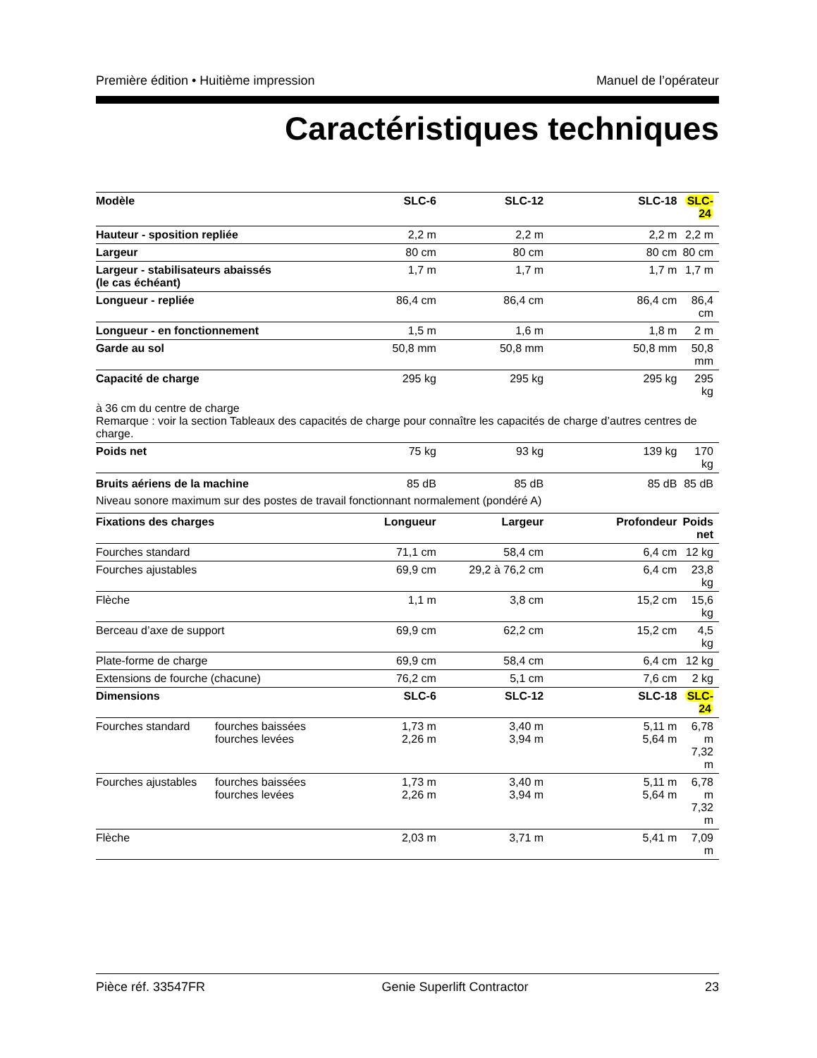Première édition • Huitième impression Manuel de l’opérateur
Caractéristiques techniques
| Modèle | | SLC-6 | SLC-12 | SLC-18 | SLC-24 |
| --- | --- | --- | --- | --- | --- |
| Hauteur - sposition repliée | | 2,2 m | 2,2 m | 2,2 m | 2,2 m |
| Largeur | | 80 cm | 80 cm | 80 cm | 80 cm |
| Largeur - stabilisateurs abaissés (le cas échéant) | | 1,7 m | 1,7 m | 1,7 m | 1,7 m |
| Longueur - repliée | | 86,4 cm | 86,4 cm | 86,4 cm | 86,4 cm |
| Longueur - en fonctionnement | | 1,5 m | 1,6 m | 1,8 m | 2 m |
| Garde au sol | | 50,8 mm | 50,8 mm | 50,8 mm | 50,8 mm |
| Capacité de charge | | 295 kg | 295 kg | 295 kg | 295 kg |
| à 36 cm du centre de charge Remarque : voir la section Tableaux des capacités de charge pour connaître les capacités de charge d’autres centres de charge. | | | | | |
| Poids net | | 75 kg | 93 kg | 139 kg | 170 kg |
| Bruits aériens de la machine | | 85 dB | 85 dB | 85 dB | 85 dB |
| Niveau sonore maximum sur des postes de travail fonctionnant normalement (pondéré A) | | | | | |
| Fixations des charges | | Longueur | Largeur | Profondeur | Poids net |
| Fourches standard | | 71,1 cm | 58,4 cm | 6,4 cm | 12 kg |
| Fourches ajustables | | 69,9 cm | 29,2 à 76,2 cm | 6,4 cm | 23,8 kg |
| Flèche | | 1,1 m | 3,8 cm | 15,2 cm | 15,6 kg |
| Berceau d’axe de support | | 69,9 cm | 62,2 cm | 15,2 cm | 4,5 kg |
| Plate-forme de charge | | 69,9 cm | 58,4 cm | 6,4 cm | 12 kg |
| Extensions de fourche (chacune) | | 76,2 cm | 5,1 cm | 7,6 cm | 2 kg |
| Dimensions | | SLC-6 | SLC-12 | SLC-18 | SLC-24 |
| Fourches standard | fourches baissées fourches levées | 1,73 m 2,26 m | 3,40 m 3,94 m | 5,11 m 5,64 m | 6,78 m 7,32 m |
| Fourches ajustables | fourches baissées fourches levées | 1,73 m 2,26 m | 3,40 m 3,94 m | 5,11 m 5,64 m | 6,78 m 7,32 m |
| Flèche | | 2,03 m | 3,71 m | 5,41 m | 7,09 m |
Pièce réf. 33547FR Genie Superlift Contractor 23